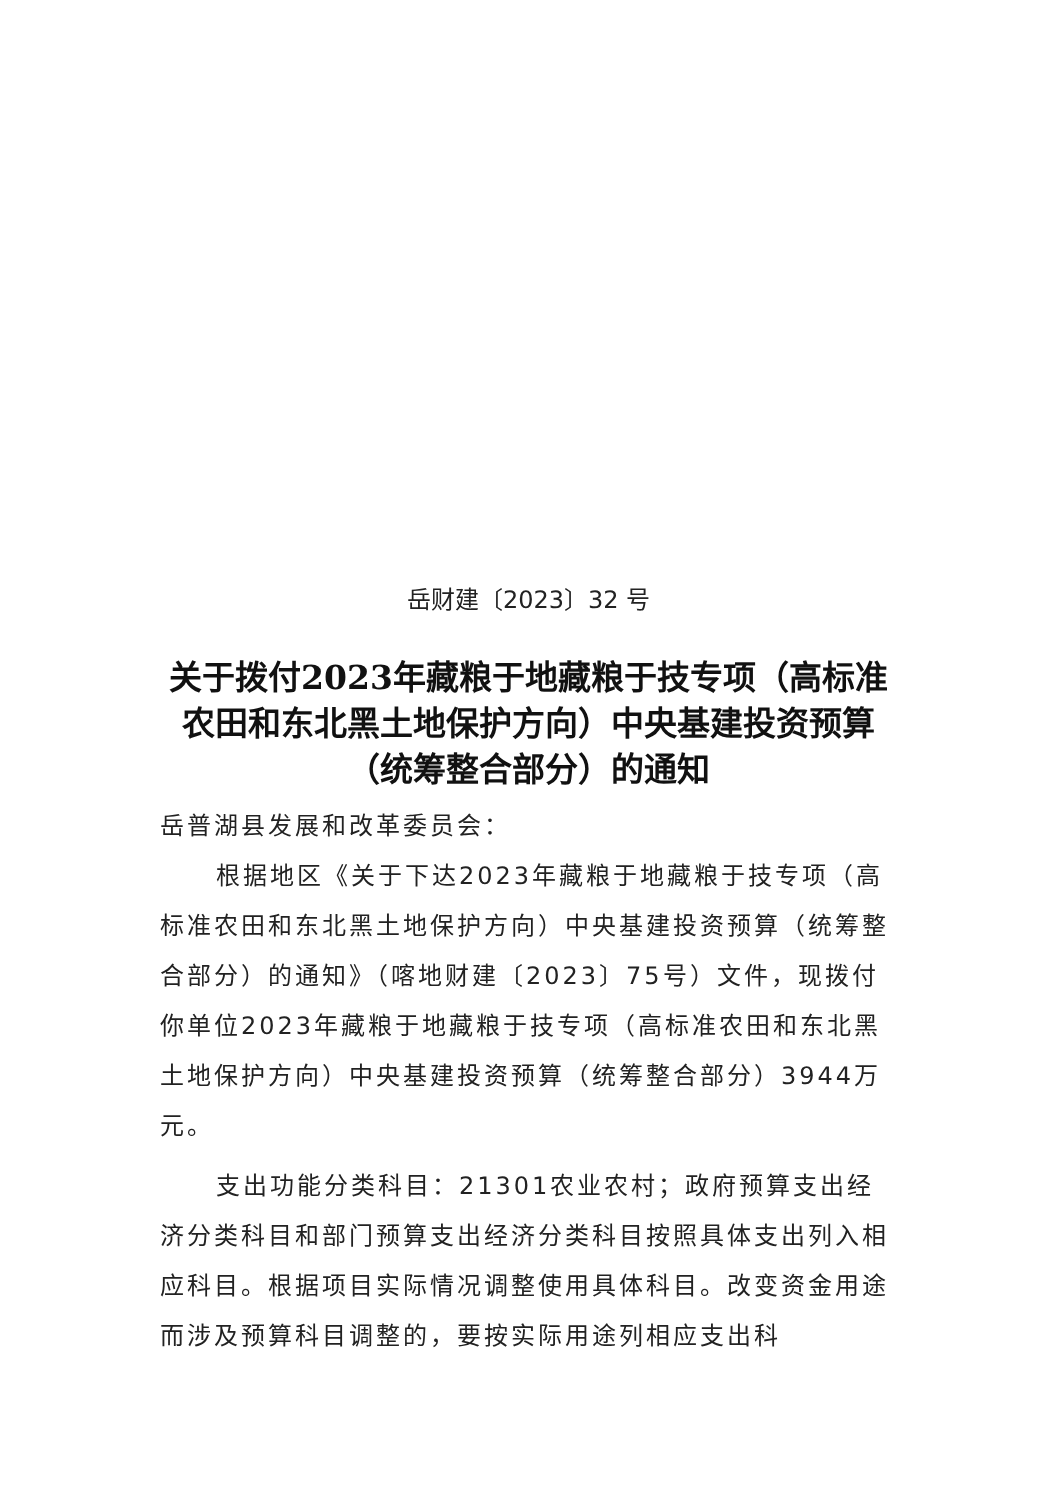岳财建〔2023〕32 号
关于拨付2023年藏粮于地藏粮于技专项（高标准农田和东北黑土地保护方向）中央基建投资预算（统筹整合部分）的通知
岳普湖县发展和改革委员会：
根据地区《关于下达2023年藏粮于地藏粮于技专项（高标准农田和东北黑土地保护方向）中央基建投资预算（统筹整合部分）的通知》（喀地财建〔2023〕75号）文件，现拨付你单位2023年藏粮于地藏粮于技专项（高标准农田和东北黑土地保护方向）中央基建投资预算（统筹整合部分）3944万元。
支出功能分类科目：21301农业农村；政府预算支出经济分类科目和部门预算支出经济分类科目按照具体支出列入相应科目。根据项目实际情况调整使用具体科目。改变资金用途而涉及预算科目调整的，要按实际用途列相应支出科